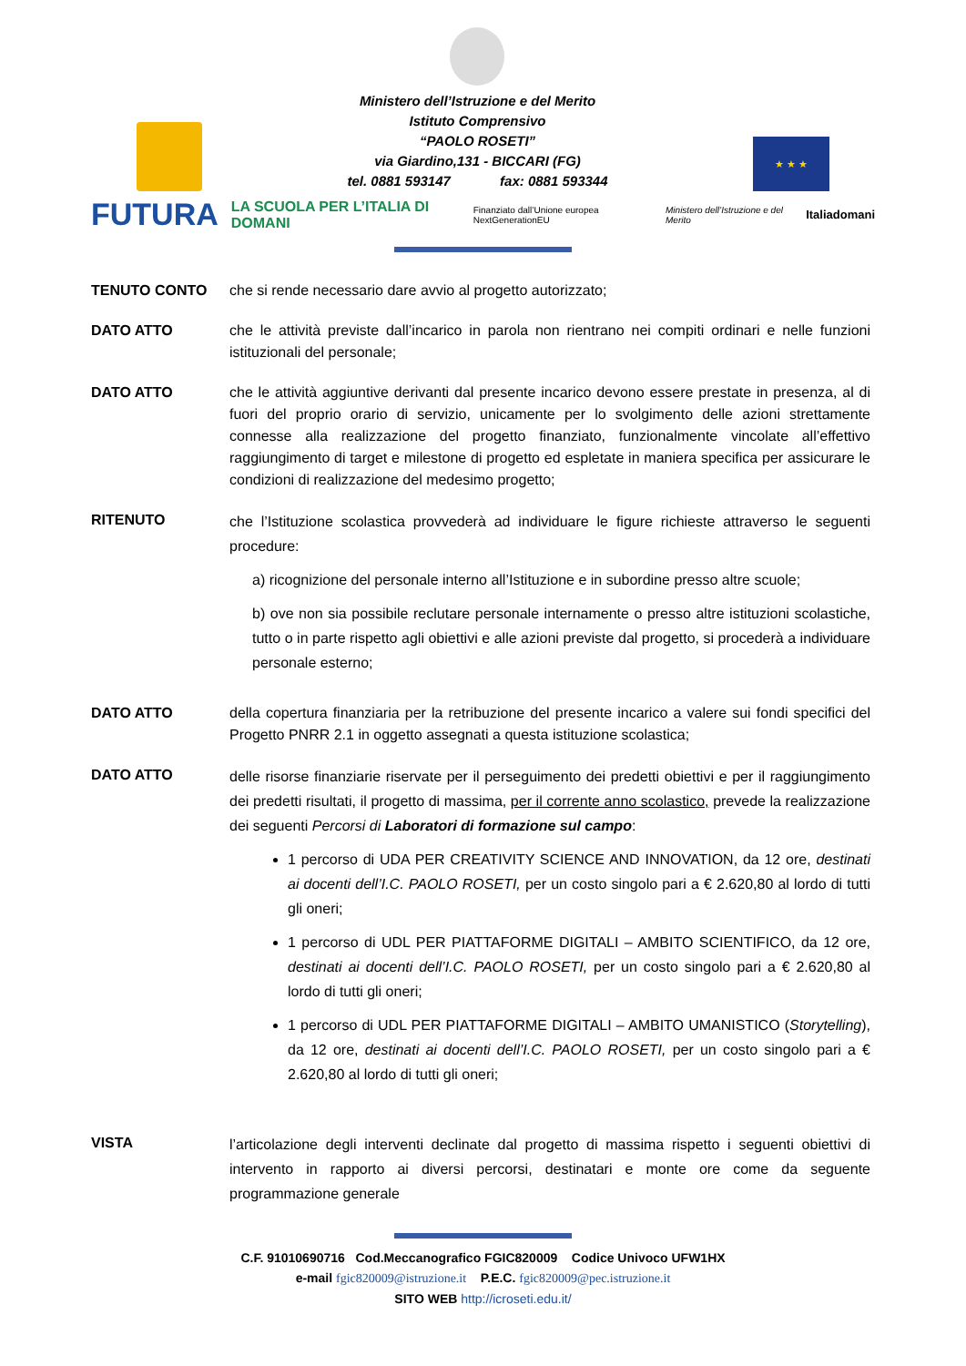Ministero dell’Istruzione e del Merito
Istituto Comprensivo
“PAOLO ROSETI”
via Giardino,131 - BICCARI (FG)
tel. 0881 593147 fax: 0881 593344
★ ★ ★
FUTURA LA SCUOLA PER L’ITALIA DI DOMANI Finanziato dall’Unione europea NextGenerationEU Ministero dell’Istruzione e del Merito Italiadomani
TENUTO CONTO che si rende necessario dare avvio al progetto autorizzato;
DATO ATTO che le attività previste dall’incarico in parola non rientrano nei compiti ordinari e nelle funzioni istituzionali del personale;
DATO ATTO che le attività aggiuntive derivanti dal presente incarico devono essere prestate in presenza, al di fuori del proprio orario di servizio, unicamente per lo svolgimento delle azioni strettamente connesse alla realizzazione del progetto finanziato, funzionalmente vincolate all’effettivo raggiungimento di target e milestone di progetto ed espletate in maniera specifica per assicurare le condizioni di realizzazione del medesimo progetto;
RITENUTO
che l’Istituzione scolastica provvederà ad individuare le figure richieste attraverso le seguenti procedure:
a) ricognizione del personale interno all’Istituzione e in subordine presso altre scuole;
b) ove non sia possibile reclutare personale internamente o presso altre istituzioni scolastiche, tutto o in parte rispetto agli obiettivi e alle azioni previste dal progetto, si procederà a individuare personale esterno;
DATO ATTO della copertura finanziaria per la retribuzione del presente incarico a valere sui fondi specifici del Progetto PNRR 2.1 in oggetto assegnati a questa istituzione scolastica;
DATO ATTO
delle risorse finanziarie riservate per il perseguimento dei predetti obiettivi e per il raggiungimento dei predetti risultati, il progetto di massima, per il corrente anno scolastico, prevede la realizzazione dei seguenti Percorsi di Laboratori di formazione sul campo:
1 percorso di UDA PER CREATIVITY SCIENCE AND INNOVATION, da 12 ore, destinati ai docenti dell’I.C. PAOLO ROSETI, per un costo singolo pari a € 2.620,80 al lordo di tutti gli oneri;
1 percorso di UDL PER PIATTAFORME DIGITALI – AMBITO SCIENTIFICO, da 12 ore, destinati ai docenti dell’I.C. PAOLO ROSETI, per un costo singolo pari a € 2.620,80 al lordo di tutti gli oneri;
1 percorso di UDL PER PIATTAFORME DIGITALI – AMBITO UMANISTICO (Storytelling), da 12 ore, destinati ai docenti dell’I.C. PAOLO ROSETI, per un costo singolo pari a € 2.620,80 al lordo di tutti gli oneri;
VISTA
l’articolazione degli interventi declinate dal progetto di massima rispetto i seguenti obiettivi di intervento in rapporto ai diversi percorsi, destinatari e monte ore come da seguente programmazione generale
C.F. 91010690716 Cod.Meccanografico FGIC820009 Codice Univoco UFW1HX
e-mail fgic820009@istruzione.it P.E.C. fgic820009@pec.istruzione.it
SITO WEB http://icroseti.edu.it/